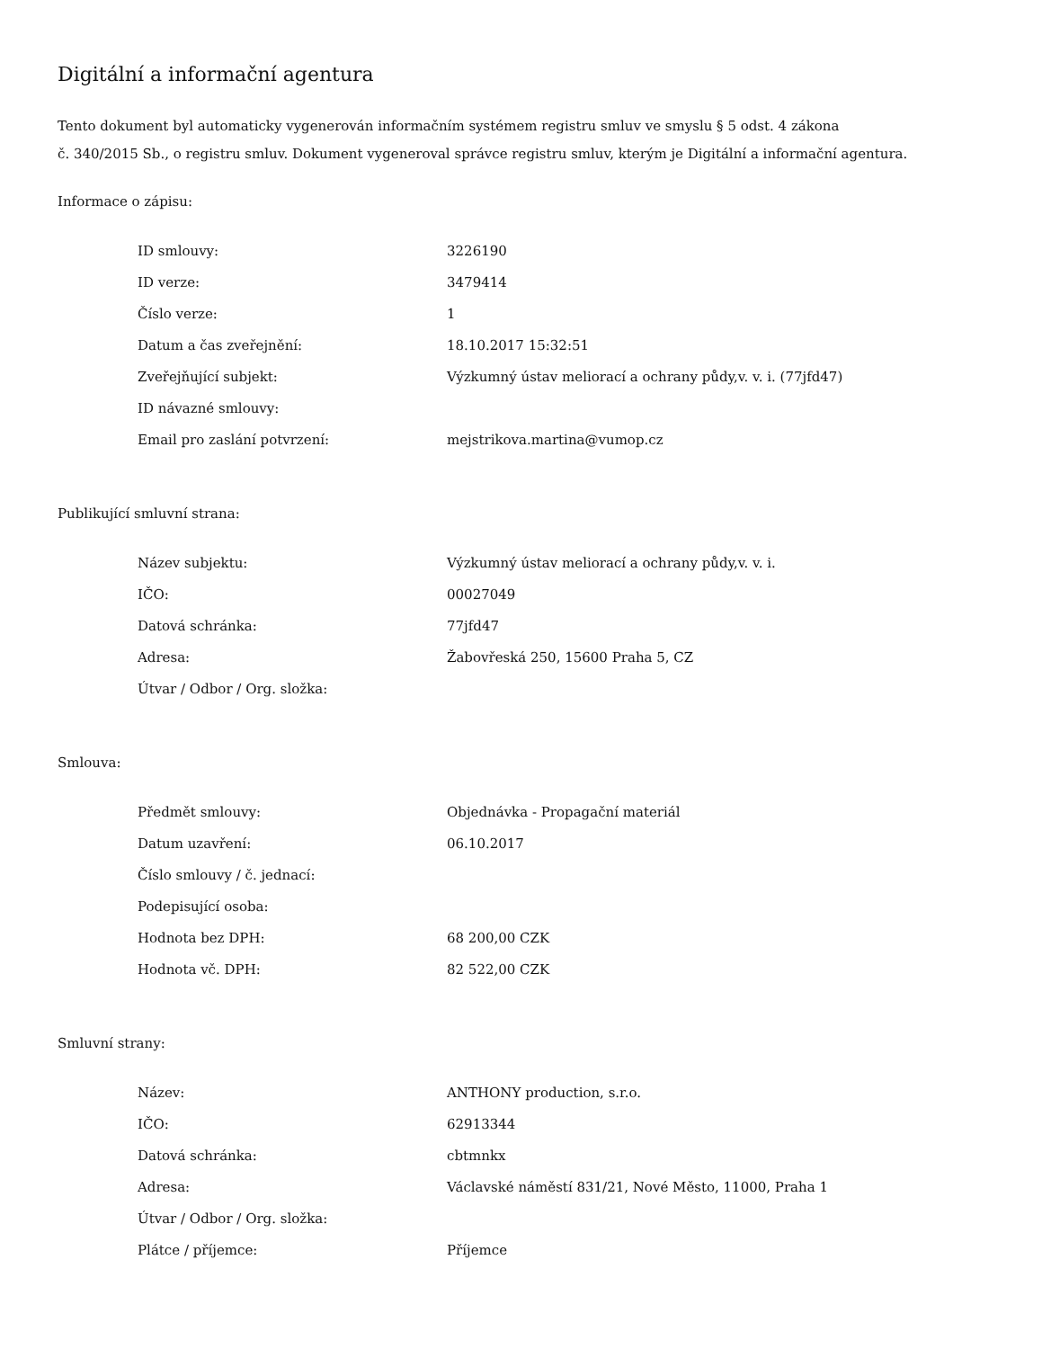Digitální a informační agentura
Tento dokument byl automaticky vygenerován informačním systémem registru smluv ve smyslu § 5 odst. 4 zákona
č. 340/2015 Sb., o registru smluv. Dokument vygeneroval správce registru smluv, kterým je Digitální a informační agentura.
Informace o zápisu:
| ID smlouvy: | 3226190 |
| ID verze: | 3479414 |
| Číslo verze: | 1 |
| Datum a čas zveřejnění: | 18.10.2017 15:32:51 |
| Zveřejňující subjekt: | Výzkumný ústav meliorací a ochrany půdy,v. v. i. (77jfd47) |
| ID návazné smlouvy: | |
| Email pro zaslání potvrzení: | mejstrikova.martina@vumop.cz |
Publikující smluvní strana:
| Název subjektu: | Výzkumný ústav meliorací a ochrany půdy,v. v. i. |
| IČO: | 00027049 |
| Datová schránka: | 77jfd47 |
| Adresa: | Žabovřeská 250, 15600 Praha 5, CZ |
| Útvar / Odbor / Org. složka: | |
Smlouva:
| Předmět smlouvy: | Objednávka - Propagační materiál |
| Datum uzavření: | 06.10.2017 |
| Číslo smlouvy / č. jednací: | |
| Podepisující osoba: | |
| Hodnota bez DPH: | 68 200,00 CZK |
| Hodnota vč. DPH: | 82 522,00 CZK |
Smluvní strany:
| Název: | ANTHONY production, s.r.o. |
| IČO: | 62913344 |
| Datová schránka: | cbtmnkx |
| Adresa: | Václavské náměstí 831/21, Nové Město, 11000, Praha 1 |
| Útvar / Odbor / Org. složka: | |
| Plátce / příjemce: | Příjemce |